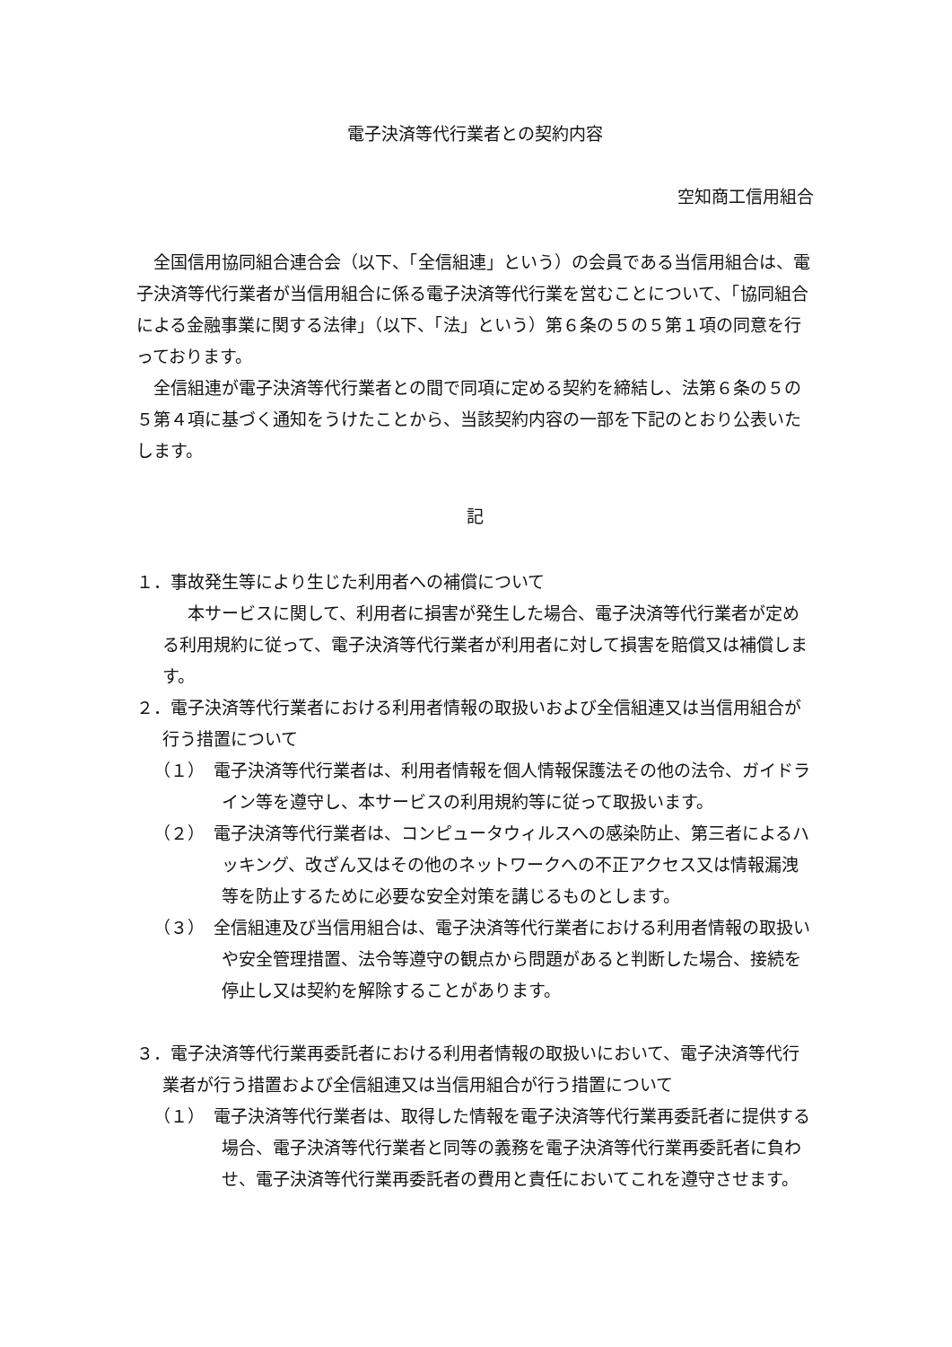電子決済等代行業者との契約内容
空知商工信用組合
全国信用協同組合連合会（以下、「全信組連」という）の会員である当信用組合は、電子決済等代行業者が当信用組合に係る電子決済等代行業を営むことについて、「協同組合による金融事業に関する法律」（以下、「法」という）第６条の５の５第１項の同意を行っております。
全信組連が電子決済等代行業者との間で同項に定める契約を締結し、法第６条の５の５第４項に基づく通知をうけたことから、当該契約内容の一部を下記のとおり公表いたします。
記
１．事故発生等により生じた利用者への補償について
本サービスに関して、利用者に損害が発生した場合、電子決済等代行業者が定める利用規約に従って、電子決済等代行業者が利用者に対して損害を賠償又は補償します。
２．電子決済等代行業者における利用者情報の取扱いおよび全信組連又は当信用組合が行う措置について
（１）　電子決済等代行業者は、利用者情報を個人情報保護法その他の法令、ガイドライン等を遵守し、本サービスの利用規約等に従って取扱います。
（２）　電子決済等代行業者は、コンピュータウィルスへの感染防止、第三者によるハッキング、改ざん又はその他のネットワークへの不正アクセス又は情報漏洩等を防止するために必要な安全対策を講じるものとします。
（３）　全信組連及び当信用組合は、電子決済等代行業者における利用者情報の取扱いや安全管理措置、法令等遵守の観点から問題があると判断した場合、接続を停止し又は契約を解除することがあります。
３．電子決済等代行業再委託者における利用者情報の取扱いにおいて、電子決済等代行業者が行う措置および全信組連又は当信用組合が行う措置について
（１）　電子決済等代行業者は、取得した情報を電子決済等代行業再委託者に提供する場合、電子決済等代行業者と同等の義務を電子決済等代行業再委託者に負わせ、電子決済等代行業再委託者の費用と責任においてこれを遵守させます。